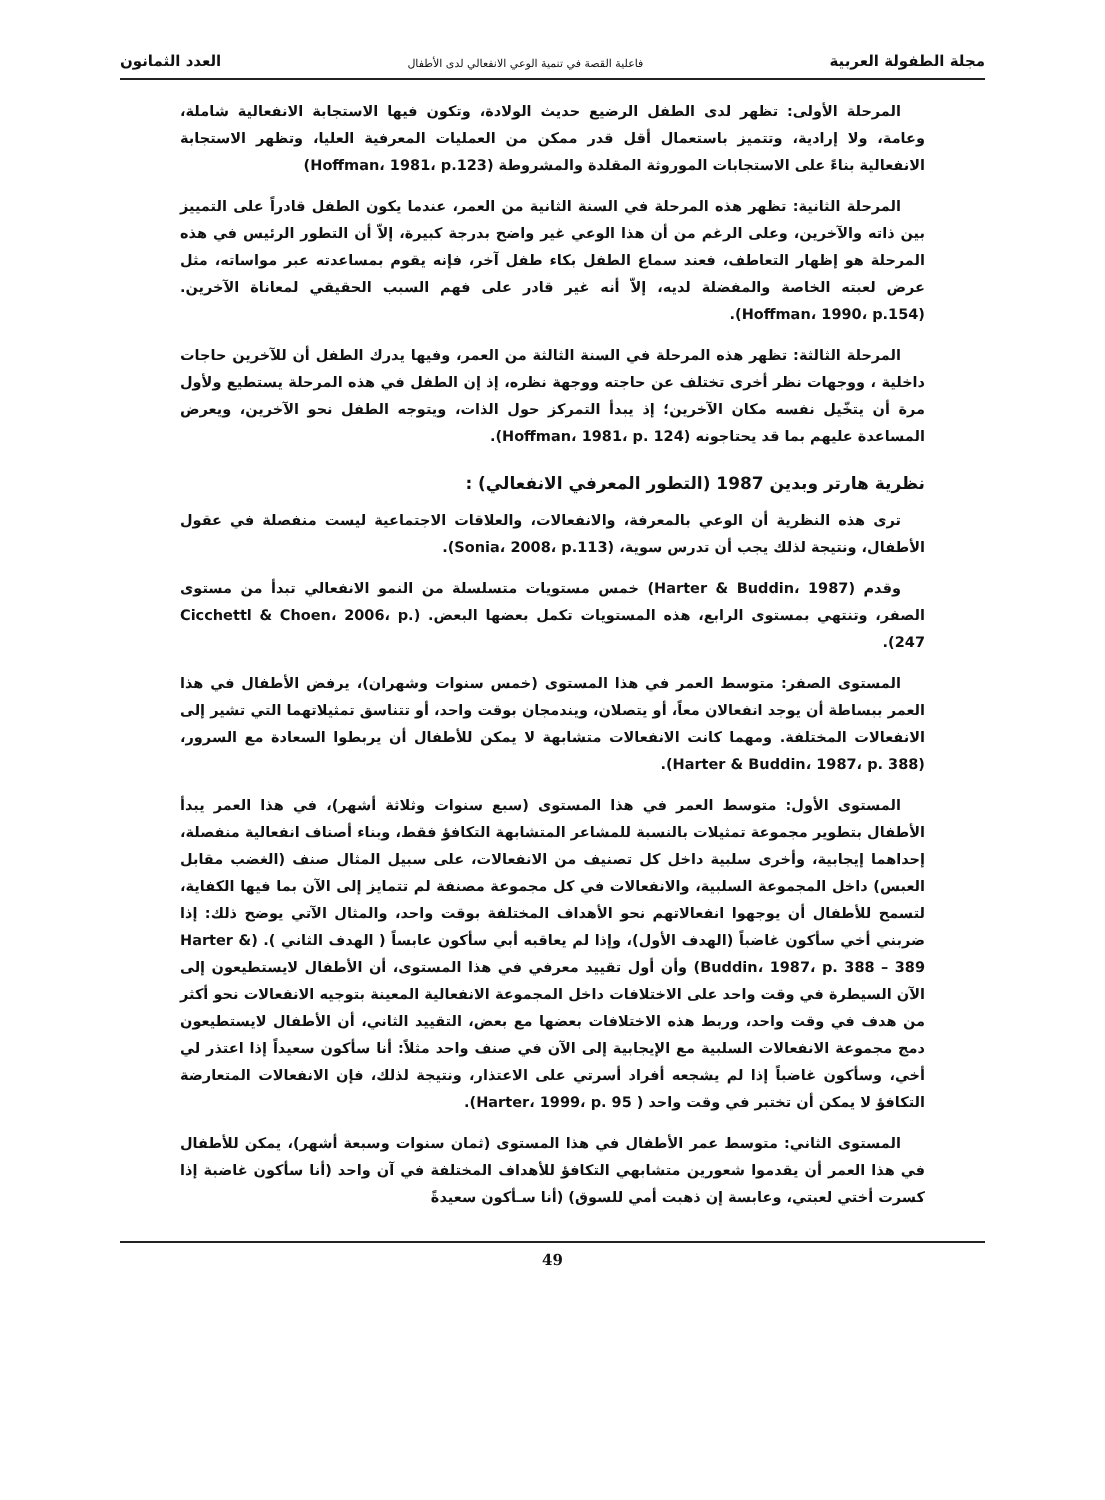مجلة الطفولة العربية فاعلية القصة في تنمية الوعي الانفعالي لدى الأطفال العدد الثمانون
المرحلة الأولى: تظهر لدى الطفل الرضيع حديث الولادة، وتكون فيها الاستجابة الانفعالية شاملة، وعامة، ولا إرادية، وتتميز باستعمال أقل قدر ممكن من العمليات المعرفية العليا، وتظهر الاستجابة الانفعالية بناءً على الاستجابات الموروثة المقلدة والمشروطة (Hoffman، 1981، p.123)
المرحلة الثانية: تظهر هذه المرحلة في السنة الثانية من العمر، عندما يكون الطفل قادراً على التمييز بين ذاته والآخرين، وعلى الرغم من أن هذا الوعي غير واضح بدرجة كبيرة، إلاّ أن التطور الرئيس في هذه المرحلة هو إظهار التعاطف، فعند سماع الطفل بكاء طفل آخر، فإنه يقوم بمساعدته عبر مواساته، مثل عرض لعبته الخاصة والمفضلة لديه، إلاّ أنه غير قادر على فهم السبب الحقيقي لمعاناة الآخرين. (Hoffman، 1990، p.154).
المرحلة الثالثة: تظهر هذه المرحلة في السنة الثالثة من العمر، وفيها يدرك الطفل أن للآخرين حاجات داخلية ، ووجهات نظر أخرى تختلف عن حاجته ووجهة نظره، إذ إن الطفل في هذه المرحلة يستطيع ولأول مرة أن يتخّيل نفسه مكان الآخرين؛ إذ يبدأ التمركز حول الذات، ويتوجه الطفل نحو الآخرين، ويعرض المساعدة عليهم بما قد يحتاجونه (Hoffman، 1981، p. 124).
نظرية هارتر وبدين 1987 (التطور المعرفي الانفعالي) :
ترى هذه النظرية أن الوعي بالمعرفة، والانفعالات، والعلاقات الاجتماعية ليست منفصلة في عقول الأطفال، ونتيجة لذلك يجب أن تدرس سوية، (Sonia، 2008، p.113).
وقدم (Harter & Buddin، 1987) خمس مستويات متسلسلة من النمو الانفعالي تبدأ من مستوى الصفر، وتنتهي بمستوى الرابع، هذه المستويات تكمل بعضها البعض. (Cicchettl & Choen، 2006، p. 247).
المستوى الصفر: متوسط العمر في هذا المستوى (خمس سنوات وشهران)، يرفض الأطفال في هذا العمر ببساطة أن يوجد انفعالان معاً، أو يتصلان، ويندمجان بوقت واحد، أو تتناسق تمثيلاتهما التي تشير إلى الانفعالات المختلفة. ومهما كانت الانفعالات متشابهة لا يمكن للأطفال أن يربطوا السعادة مع السرور، (Harter & Buddin، 1987، p. 388).
المستوى الأول: متوسط العمر في هذا المستوى (سبع سنوات وثلاثة أشهر)، في هذا العمر يبدأ الأطفال بتطوير مجموعة تمثيلات بالنسبة للمشاعر المتشابهة التكافؤ فقط، وبناء أصناف انفعالية منفصلة، إحداهما إيجابية، وأخرى سلبية داخل كل تصنيف من الانفعالات، على سبيل المثال صنف (الغضب مقابل العبس) داخل المجموعة السلبية، والانفعالات في كل مجموعة مصنفة لم تتمايز إلى الآن بما فيها الكفاية، لتسمح للأطفال أن يوجهوا انفعالاتهم نحو الأهداف المختلفة بوقت واحد، والمثال الآتي يوضح ذلك: إذا ضربني أخي سأكون غاضباً (الهدف الأول)، وإذا لم يعاقبه أبي سأكون عابساً ( الهدف الثاني ). (Harter & Buddin، 1987، p. 388 – 389) وأن أول تقييد معرفي في هذا المستوى، أن الأطفال لايستطيعون إلى الآن السيطرة في وقت واحد على الاختلافات داخل المجموعة الانفعالية المعينة بتوجيه الانفعالات نحو أكثر من هدف في وقت واحد، وربط هذه الاختلافات بعضها مع بعض، التقييد الثاني، أن الأطفال لايستطيعون دمج مجموعة الانفعالات السلبية مع الإيجابية إلى الآن في صنف واحد مثلاً: أنا سأكون سعيداً إذا اعتذر لي أخي، وسأكون غاضباً إذا لم يشجعه أفراد أسرتي على الاعتذار، ونتيجة لذلك، فإن الانفعالات المتعارضة التكافؤ لا يمكن أن تختبر في وقت واحد ( Harter، 1999، p. 95).
المستوى الثاني: متوسط عمر الأطفال في هذا المستوى (ثمان سنوات وسبعة أشهر)، يمكن للأطفال في هذا العمر أن يقدموا شعورين متشابهي التكافؤ للأهداف المختلفة في آن واحد (أنا سأكون غاضبة إذا كسرت أختي لعبتي، وعابسة إن ذهبت أمي للسوق) (أنا سـأكون سعيدةً
49